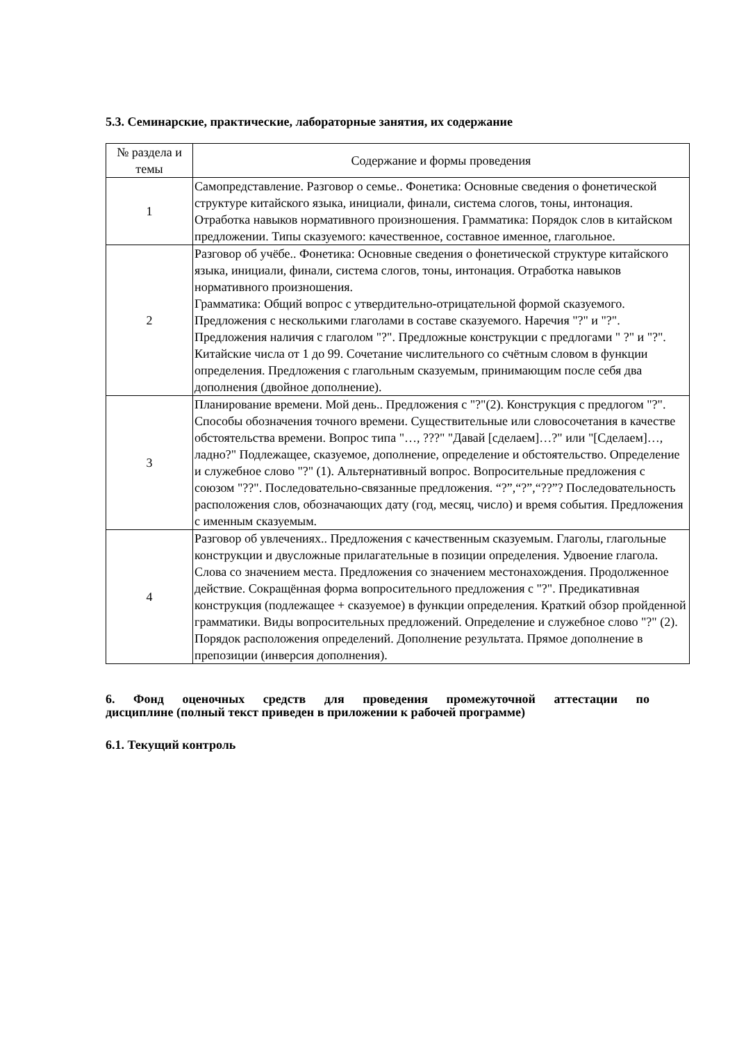5.3. Семинарские, практические, лабораторные занятия, их содержание
| № раздела и темы | Содержание и формы проведения |
| --- | --- |
| 1 | Самопредставление. Разговор о семье.. Фонетика: Основные сведения о фонетической структуре китайского языка, инициали, финали, система слогов, тоны, интонация. Отработка навыков нормативного произношения. Грамматика: Порядок слов в китайском предложении. Типы сказуемого: качественное, составное именное, глагольное. |
| 2 | Разговор об учёбе.. Фонетика: Основные сведения о фонетической структуре китайского языка, инициали, финали, система слогов, тоны, интонация. Отработка навыков нормативного произношения. Грамматика: Общий вопрос с утвердительно-отрицательной формой сказуемого. Предложения с несколькими глаголами в составе сказуемого. Наречия "?" и "?". Предложения наличия с глаголом "?". Предложные конструкции с предлогами " ?" и "?". Китайские числа от 1 до 99. Сочетание числительного со счётным словом в функции определения. Предложения с глагольным сказуемым, принимающим после себя два дополнения (двойное дополнение). |
| 3 | Планирование времени. Мой день.. Предложения с "?"(2). Конструкция с предлогом "?". Способы обозначения точного времени. Существительные или словосочетания в качестве обстоятельства времени. Вопрос типа "…, ???" "Давай [сделаем]…?" или "[Сделаем]…, ладно?" Подлежащее, сказуемое, дополнение, определение и обстоятельство. Определение и служебное слово "?" (1). Альтернативный вопрос. Вопросительные предложения с союзом "??". Последовательно-связанные предложения. “?”,“?”,“??”? Последовательность расположения слов, обозначающих дату (год, месяц, число) и время события. Предложения с именным сказуемым. |
| 4 | Разговор об увлечениях.. Предложения с качественным сказуемым. Глаголы, глагольные конструкции и двусложные прилагательные в позиции определения. Удвоение глагола. Слова со значением места. Предложения со значением местонахождения. Продолженное действие. Сокращённая форма вопросительного предложения с "?". Предикативная конструкция (подлежащее + сказуемое) в функции определения. Краткий обзор пройденной грамматики. Виды вопросительных предложений. Определение и служебное слово "?" (2). Порядок расположения определений. Дополнение результата. Прямое дополнение в препозиции (инверсия дополнения). |
6. Фонд оценочных средств для проведения промежуточной аттестации по
дисциплине (полный текст приведен в приложении к рабочей программе)
6.1. Текущий контроль